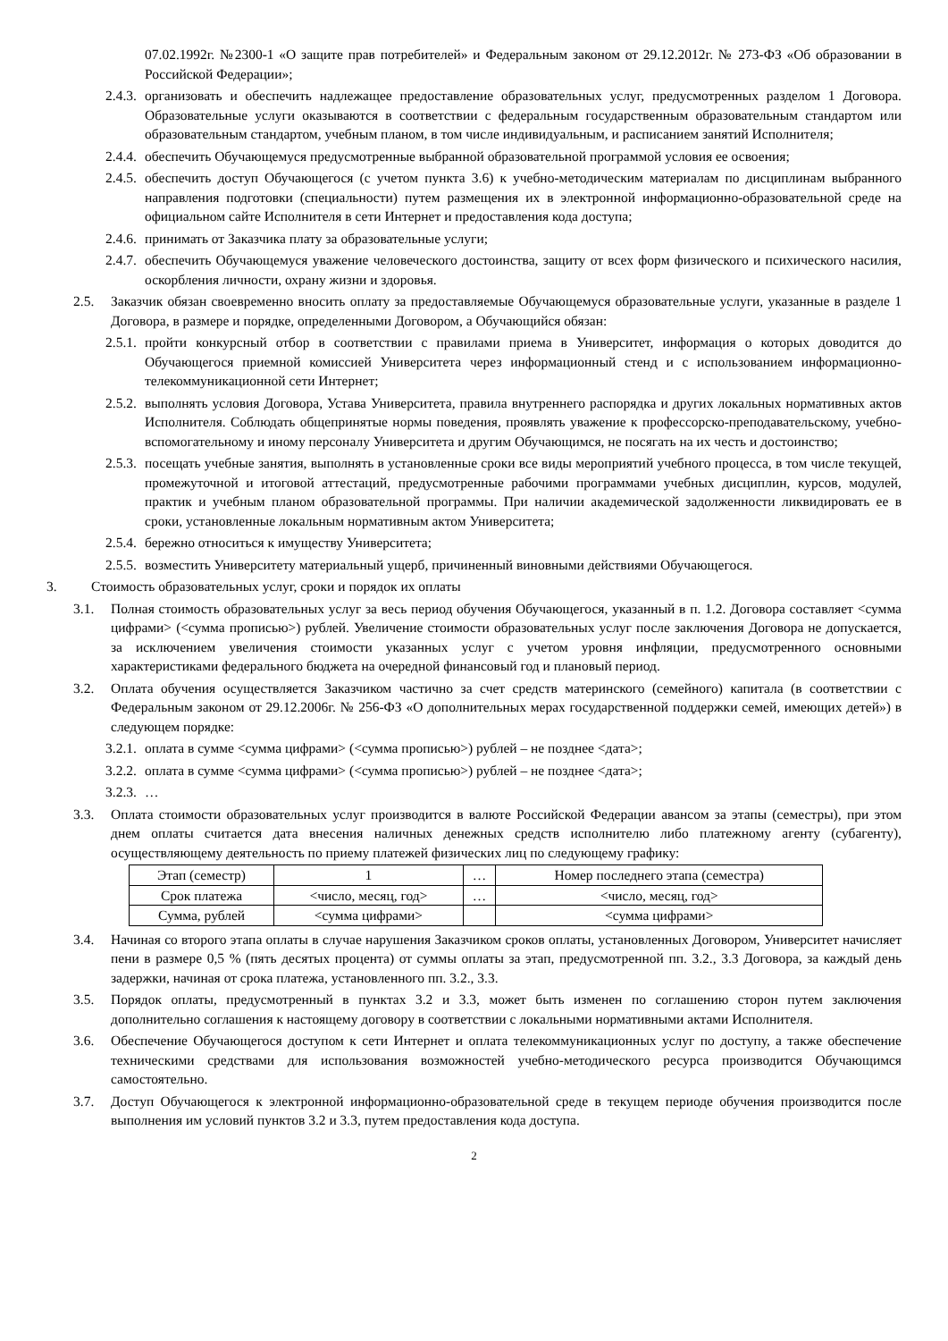07.02.1992г. №2300-1 «О защите прав потребителей» и Федеральным законом от 29.12.2012г. № 273-ФЗ «Об образовании в Российской Федерации»;
2.4.3. организовать и обеспечить надлежащее предоставление образовательных услуг, предусмотренных разделом 1 Договора. Образовательные услуги оказываются в соответствии с федеральным государственным образовательным стандартом или образовательным стандартом, учебным планом, в том числе индивидуальным, и расписанием занятий Исполнителя;
2.4.4. обеспечить Обучающемуся предусмотренные выбранной образовательной программой условия ее освоения;
2.4.5. обеспечить доступ Обучающегося (с учетом пункта 3.6) к учебно-методическим материалам по дисциплинам выбранного направления подготовки (специальности) путем размещения их в электронной информационно-образовательной среде на официальном сайте Исполнителя в сети Интернет и предоставления кода доступа;
2.4.6. принимать от Заказчика плату за образовательные услуги;
2.4.7. обеспечить Обучающемуся уважение человеческого достоинства, защиту от всех форм физического и психического насилия, оскорбления личности, охрану жизни и здоровья.
2.5. Заказчик обязан своевременно вносить оплату за предоставляемые Обучающемуся образовательные услуги, указанные в разделе 1 Договора, в размере и порядке, определенными Договором, а Обучающийся обязан:
2.5.1. пройти конкурсный отбор в соответствии с правилами приема в Университет, информация о которых доводится до Обучающегося приемной комиссией Университета через информационный стенд и с использованием информационно-телекоммуникационной сети Интернет;
2.5.2. выполнять условия Договора, Устава Университета, правила внутреннего распорядка и других локальных нормативных актов Исполнителя. Соблюдать общепринятые нормы поведения, проявлять уважение к профессорско-преподавательскому, учебно-вспомогательному и иному персоналу Университета и другим Обучающимся, не посягать на их честь и достоинство;
2.5.3. посещать учебные занятия, выполнять в установленные сроки все виды мероприятий учебного процесса, в том числе текущей, промежуточной и итоговой аттестаций, предусмотренные рабочими программами учебных дисциплин, курсов, модулей, практик и учебным планом образовательной программы. При наличии академической задолженности ликвидировать ее в сроки, установленные локальным нормативным актом Университета;
2.5.4. бережно относиться к имуществу Университета;
2.5.5. возместить Университету материальный ущерб, причиненный виновными действиями Обучающегося.
3. Стоимость образовательных услуг, сроки и порядок их оплаты
3.1. Полная стоимость образовательных услуг за весь период обучения Обучающегося, указанный в п. 1.2. Договора составляет <сумма цифрами> (<сумма прописью>) рублей. Увеличение стоимости образовательных услуг после заключения Договора не допускается, за исключением увеличения стоимости указанных услуг с учетом уровня инфляции, предусмотренного основными характеристиками федерального бюджета на очередной финансовый год и плановый период.
3.2. Оплата обучения осуществляется Заказчиком частично за счет средств материнского (семейного) капитала (в соответствии с Федеральным законом от 29.12.2006г. № 256-ФЗ «О дополнительных мерах государственной поддержки семей, имеющих детей») в следующем порядке:
3.2.1. оплата в сумме <сумма цифрами> (<сумма прописью>) рублей – не позднее <дата>;
3.2.2. оплата в сумме <сумма цифрами> (<сумма прописью>) рублей – не позднее <дата>;
3.2.3. …
3.3. Оплата стоимости образовательных услуг производится в валюте Российской Федерации авансом за этапы (семестры), при этом днем оплаты считается дата внесения наличных денежных средств исполнителю либо платежному агенту (субагенту), осуществляющему деятельность по приему платежей физических лиц по следующему графику:
| Этап (семестр) | 1 | … | Номер последнего этапа (семестра) |
| Срок платежа | <число, месяц, год> | … | <число, месяц, год> |
| Сумма, рублей | <сумма цифрами> | | <сумма цифрами> |
3.4. Начиная со второго этапа оплаты в случае нарушения Заказчиком сроков оплаты, установленных Договором, Университет начисляет пени в размере 0,5 % (пять десятых процента) от суммы оплаты за этап, предусмотренной пп. 3.2., 3.3 Договора, за каждый день задержки, начиная от срока платежа, установленного пп. 3.2., 3.3.
3.5. Порядок оплаты, предусмотренный в пунктах 3.2 и 3.3, может быть изменен по соглашению сторон путем заключения дополнительно соглашения к настоящему договору в соответствии с локальными нормативными актами Исполнителя.
3.6. Обеспечение Обучающегося доступом к сети Интернет и оплата телекоммуникационных услуг по доступу, а также обеспечение техническими средствами для использования возможностей учебно-методического ресурса производится Обучающимся самостоятельно.
3.7. Доступ Обучающегося к электронной информационно-образовательной среде в текущем периоде обучения производится после выполнения им условий пунктов 3.2 и 3.3, путем предоставления кода доступа.
2